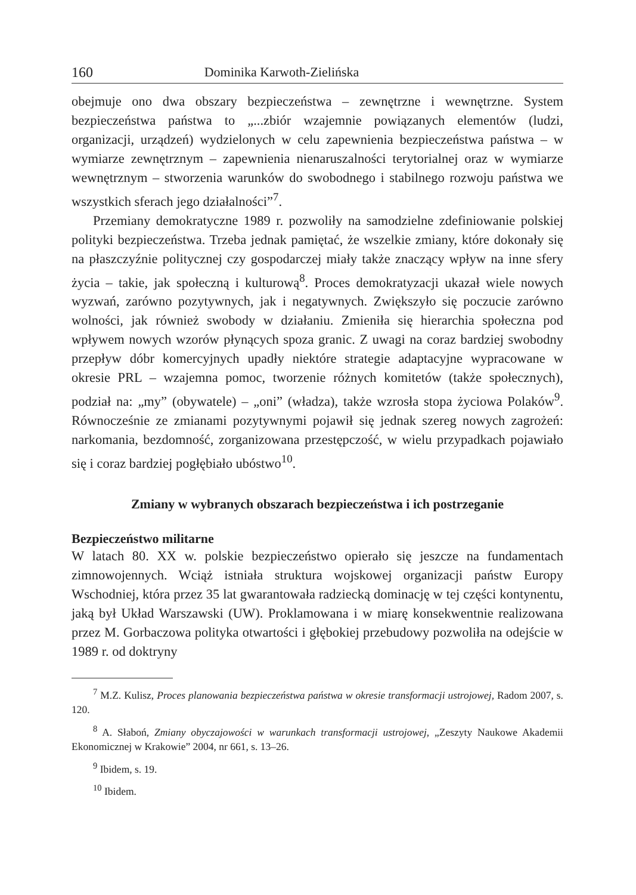160 Dominika Karwoth-Zielińska
obejmuje ono dwa obszary bezpieczeństwa – zewnętrzne i wewnętrzne. System bezpieczeństwa państwa to „...zbiór wzajemnie powiązanych elementów (ludzi, organizacji, urządzeń) wydzielonych w celu zapewnienia bezpieczeństwa państwa – w wymiarze zewnętrznym – zapewnienia nienaruszalności terytorialnej oraz w wymiarze wewnętrznym – stworzenia warunków do swobodnego i stabilnego rozwoju państwa we wszystkich sferach jego działalności”<sup>7</sup>.
Przemiany demokratyczne 1989 r. pozwoliły na samodzielne zdefiniowanie polskiej polityki bezpieczeństwa. Trzeba jednak pamiętać, że wszelkie zmiany, które dokonały się na płaszczyźnie politycznej czy gospodarczej miały także znaczący wpływ na inne sfery życia – takie, jak społeczną i kulturową<sup>8</sup>. Proces demokratyzacji ukazał wiele nowych wyzwań, zarówno pozytywnych, jak i negatywnych. Zwiększyło się poczucie zarówno wolności, jak również swobody w działaniu. Zmieniła się hierarchia społeczna pod wpływem nowych wzorów płynących spoza granic. Z uwagi na coraz bardziej swobodny przepływ dóbr komercyjnych upadły niektóre strategie adaptacyjne wypracowane w okresie PRL – wzajemna pomoc, tworzenie różnych komitetów (także społecznych), podział na: „my” (obywatele) – „oni” (władza), także wzrosła stopa życiowa Polaków<sup>9</sup>. Równocześnie ze zmianami pozytywnymi pojawił się jednak szereg nowych zagrożeń: narkomania, bezdomność, zorganizowana przestępczość, w wielu przypadkach pojawiało się i coraz bardziej pogłębiało ubóstwo<sup>10</sup>.
Zmiany w wybranych obszarach bezpieczeństwa i ich postrzeganie
Bezpieczeństwo militarne
W latach 80. XX w. polskie bezpieczeństwo opierało się jeszcze na fundamentach zimnowojennych. Wciąż istniała struktura wojskowej organizacji państw Europy Wschodniej, która przez 35 lat gwarantowała radziecką dominację w tej części kontynentu, jaką był Układ Warszawski (UW). Proklamowana i w miarę konsekwentnie realizowana przez M. Gorbaczowa polityka otwartości i głębokiej przebudowy pozwoliła na odejście w 1989 r. od doktryny
<sup>7</sup> M.Z. Kulisz, Proces planowania bezpieczeństwa państwa w okresie transformacji ustrojowej, Radom 2007, s. 120.
<sup>8</sup> A. Słaboń, Zmiany obyczajowości w warunkach transformacji ustrojowej, „Zeszyty Naukowe Akademii Ekonomicznej w Krakowie” 2004, nr 661, s. 13–26.
<sup>9</sup> Ibidem, s. 19.
<sup>10</sup> Ibidem.